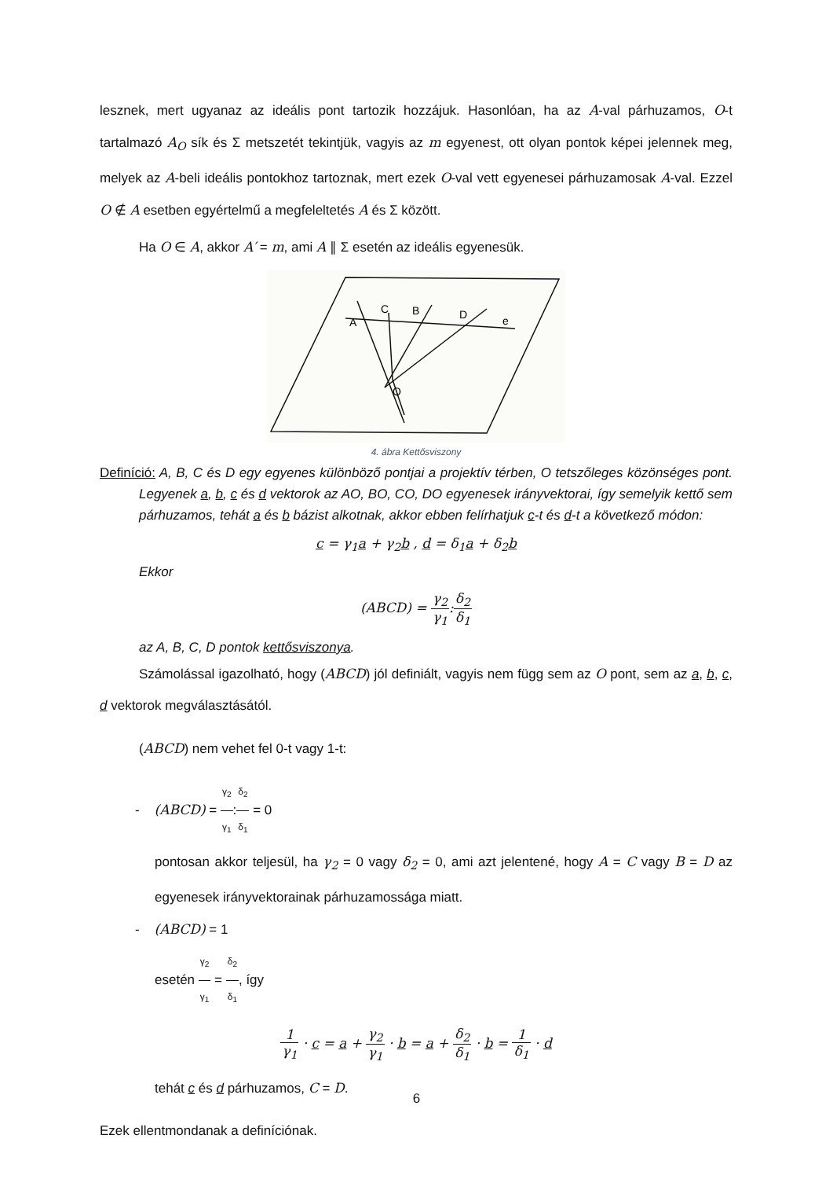lesznek, mert ugyanaz az ideális pont tartozik hozzájuk. Hasonlóan, ha az A-val párhuzamos, O-t tartalmazó A<sub>O</sub> sík és Σ metszetét tekintjük, vagyis az m egyenest, ott olyan pontok képei jelennek meg, melyek az A-beli ideális pontokhoz tartoznak, mert ezek O-val vett egyenesei párhuzamosak A-val. Ezzel O ∉ A esetben egyértelmű a megfeleltetés A és Σ között.
Ha O ∈ A, akkor A′ = m, ami A ∥ Σ esetén az ideális egyenesük.
A
C
B
D
e
O
4. ábra Kettősviszony
Definíció: A, B, C és D egy egyenes különböző pontjai a projektív térben, O tetszőleges közönséges pont. Legyenek a, b, c és d vektorok az AO, BO, CO, DO egyenesek irányvektorai, így semelyik kettő sem párhuzamos, tehát a és b bázist alkotnak, akkor ebben felírhatjuk c-t és d-t a következő módon:
c = γ<sub>1</sub>a + γ<sub>2</sub>b , d = δ<sub>1</sub>a + δ<sub>2</sub>b
Ekkor
(ABCD) = γ<sub>2</sub> γ<sub>1</sub>:δ<sub>2</sub> δ<sub>1</sub>
az A, B, C, D pontok kettősviszonya.
Számolással igazolható, hogy (ABCD) jól definiált, vagyis nem függ sem az O pont, sem az a, b, c, d vektorok megválasztásától.
(ABCD) nem vehet fel 0-t vagy 1-t:
- (ABCD) = γ<sub>2</sub> γ<sub>1</sub>:δ<sub>2</sub> δ<sub>1</sub> = 0
pontosan akkor teljesül, ha γ<sub>2</sub> = 0 vagy δ<sub>2</sub> = 0, ami azt jelentené, hogy A = C vagy B = D az egyenesek irányvektorainak párhuzamossága miatt.
- (ABCD) = 1
esetén γ<sub>2</sub> γ<sub>1</sub> = δ<sub>2</sub> δ<sub>1</sub>, így
1 γ<sub>1</sub> · c = a + γ<sub>2</sub> γ<sub>1</sub> · b = a + δ<sub>2</sub> δ<sub>1</sub> · b = 1 δ<sub>1</sub> · d
tehát c és d párhuzamos, C = D.
Ezek ellentmondanak a definíciónak.
6